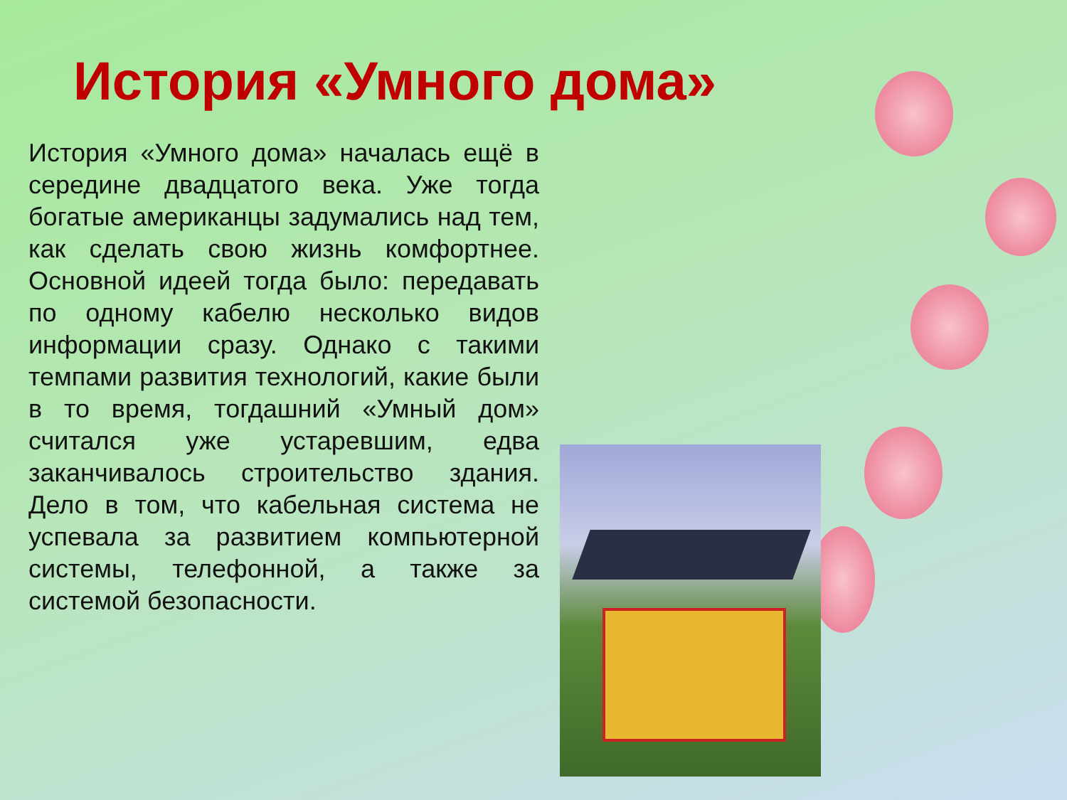История «Умного дома»
История «Умного дома» началась ещё в середине двадцатого века. Уже тогда богатые американцы задумались над тем, как сделать свою жизнь комфортнее. Основной идеей тогда было: передавать по одному кабелю несколько видов информации сразу. Однако с такими темпами развития технологий, какие были в то время, тогдашний «Умный дом» считался уже устаревшим, едва заканчивалось строительство здания. Дело в том, что кабельная система не успевала за развитием компьютерной системы, телефонной, а также за системой безопасности.